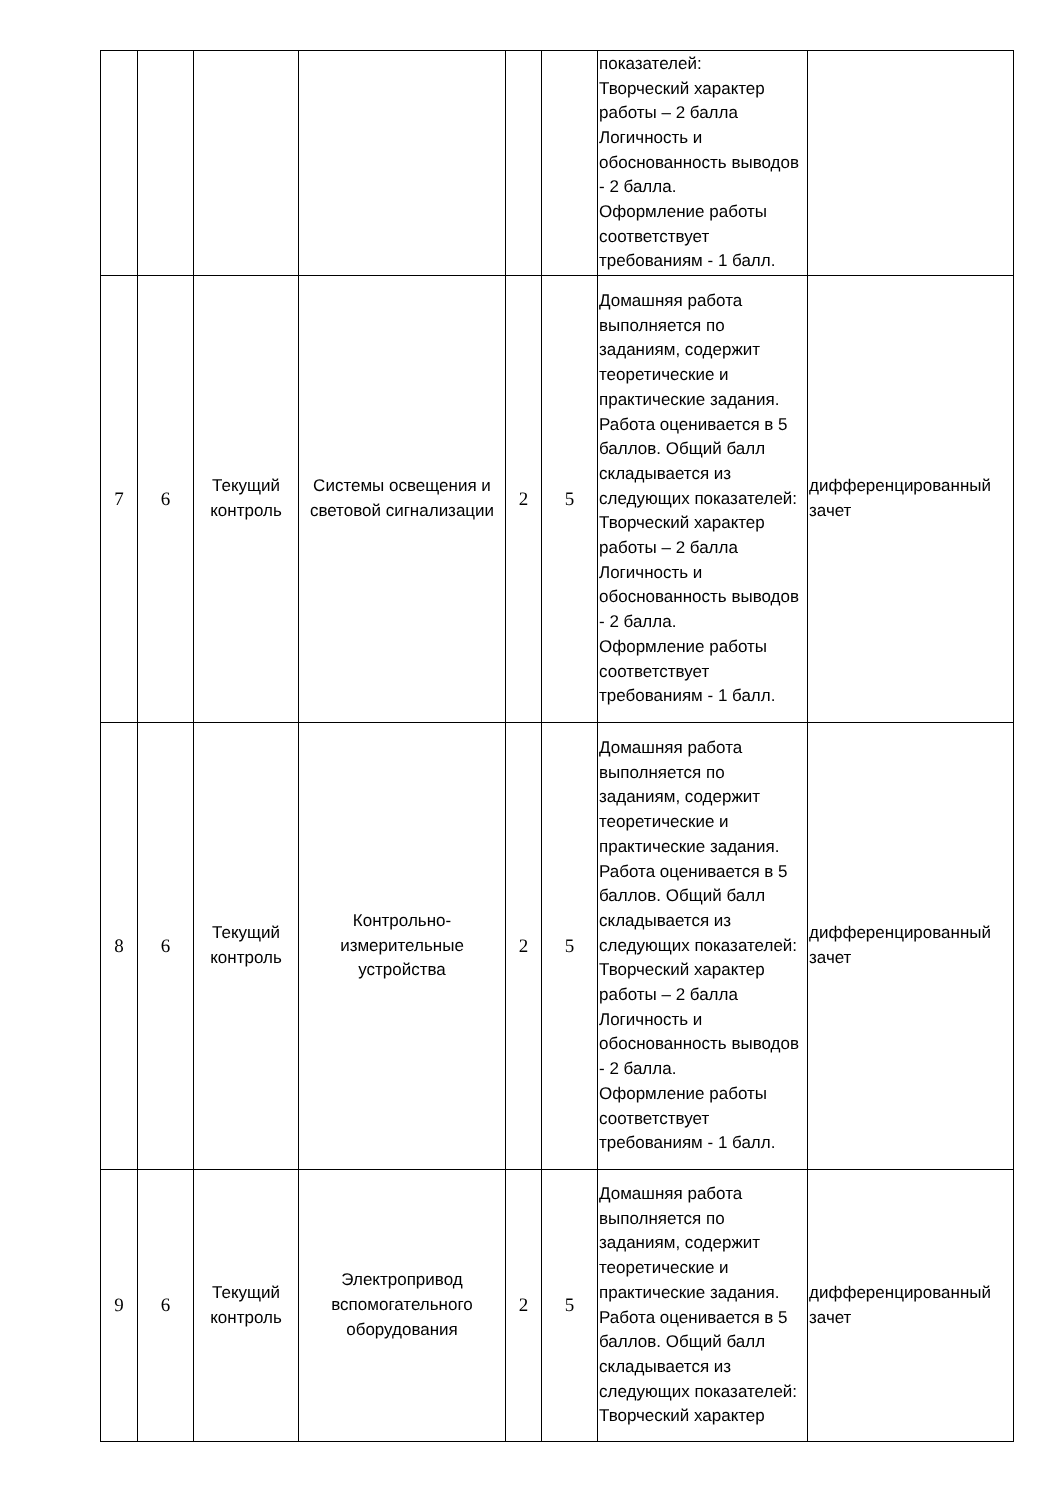| | | | | | | показателей: Творческий характер работы – 2 балла Логичность и обоснованность выводов - 2 балла. Оформление работы соответствует требованиям - 1 балл. | |
| 7 | 6 | Текущий контроль | Системы освещения и световой сигнализации | 2 | 5 | Домашняя работа выполняется по заданиям, содержит теоретические и практические задания. Работа оценивается в 5 баллов. Общий балл складывается из следующих показателей: Творческий характер работы – 2 балла Логичность и обоснованность выводов - 2 балла. Оформление работы соответствует требованиям - 1 балл. | дифференцированный зачет |
| 8 | 6 | Текущий контроль | Контрольно-измерительные устройства | 2 | 5 | Домашняя работа выполняется по заданиям, содержит теоретические и практические задания. Работа оценивается в 5 баллов. Общий балл складывается из следующих показателей: Творческий характер работы – 2 балла Логичность и обоснованность выводов - 2 балла. Оформление работы соответствует требованиям - 1 балл. | дифференцированный зачет |
| 9 | 6 | Текущий контроль | Электропривод вспомогательного оборудования | 2 | 5 | Домашняя работа выполняется по заданиям, содержит теоретические и практические задания. Работа оценивается в 5 баллов. Общий балл складывается из следующих показателей: Творческий характер | дифференцированный зачет |